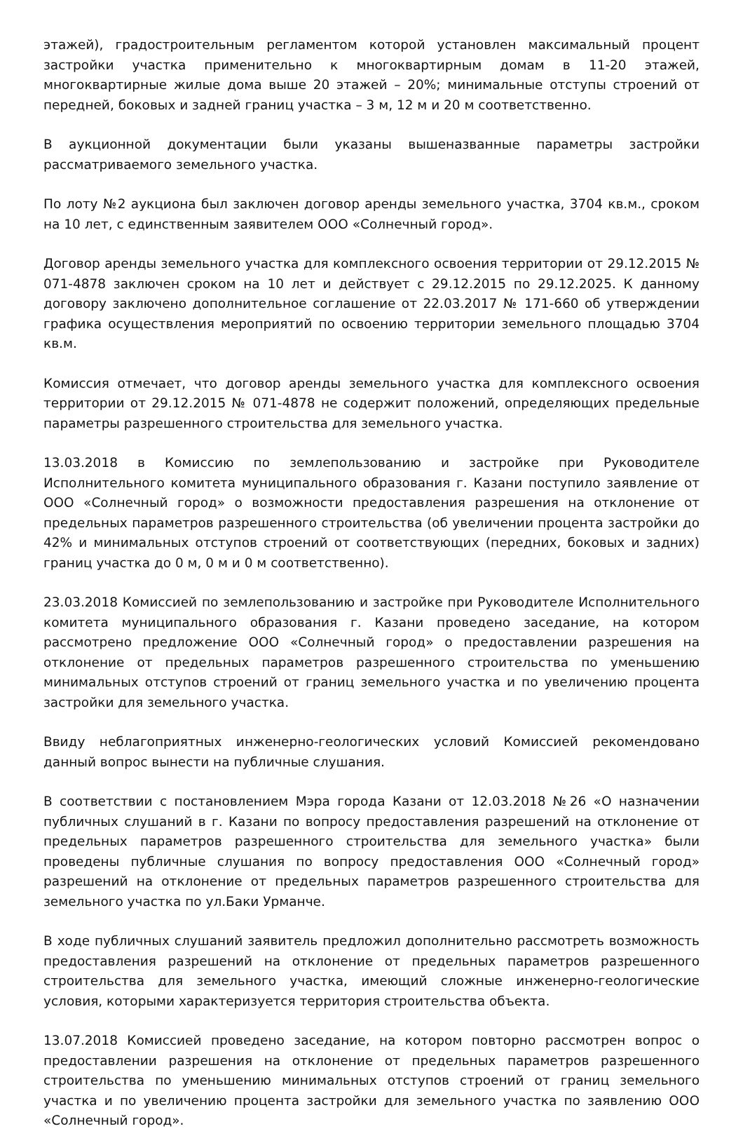этажей), градостроительным регламентом которой установлен максимальный процент застройки участка применительно к многоквартирным домам в 11-20 этажей, многоквартирные жилые дома выше 20 этажей – 20%; минимальные отступы строений от передней, боковых и задней границ участка – 3 м, 12 м и 20 м соответственно.
В аукционной документации были указаны вышеназванные параметры застройки рассматриваемого земельного участка.
По лоту №2 аукциона был заключен договор аренды земельного участка, 3704 кв.м., сроком на 10 лет, с единственным заявителем ООО «Солнечный город».
Договор аренды земельного участка для комплексного освоения территории от 29.12.2015 № 071-4878 заключен сроком на 10 лет и действует с 29.12.2015 по 29.12.2025. К данному договору заключено дополнительное соглашение от 22.03.2017 № 171-660 об утверждении графика осуществления мероприятий по освоению территории земельного площадью 3704 кв.м.
Комиссия отмечает, что договор аренды земельного участка для комплексного освоения территории от 29.12.2015 № 071-4878 не содержит положений, определяющих предельные параметры разрешенного строительства для земельного участка.
13.03.2018 в Комиссию по землепользованию и застройке при Руководителе Исполнительного комитета муниципального образования г. Казани поступило заявление от ООО «Солнечный город» о возможности предоставления разрешения на отклонение от предельных параметров разрешенного строительства (об увеличении процента застройки до 42% и минимальных отступов строений от соответствующих (передних, боковых и задних) границ участка до 0 м, 0 м и 0 м соответственно).
23.03.2018 Комиссией по землепользованию и застройке при Руководителе Исполнительного комитета муниципального образования г. Казани проведено заседание, на котором рассмотрено предложение ООО «Солнечный город» о предоставлении разрешения на отклонение от предельных параметров разрешенного строительства по уменьшению минимальных отступов строений от границ земельного участка и по увеличению процента застройки для земельного участка.
Ввиду неблагоприятных инженерно-геологических условий Комиссией рекомендовано данный вопрос вынести на публичные слушания.
В соответствии с постановлением Мэра города Казани от 12.03.2018 №26 «О назначении публичных слушаний в г. Казани по вопросу предоставления разрешений на отклонение от предельных параметров разрешенного строительства для земельного участка» были проведены публичные слушания по вопросу предоставления ООО «Солнечный город» разрешений на отклонение от предельных параметров разрешенного строительства для земельного участка по ул.Баки Урманче.
В ходе публичных слушаний заявитель предложил дополнительно рассмотреть возможность предоставления разрешений на отклонение от предельных параметров разрешенного строительства для земельного участка, имеющий сложные инженерно-геологические условия, которыми характеризуется территория строительства объекта.
13.07.2018 Комиссией проведено заседание, на котором повторно рассмотрен вопрос о предоставлении разрешения на отклонение от предельных параметров разрешенного строительства по уменьшению минимальных отступов строений от границ земельного участка и по увеличению процента застройки для земельного участка по заявлению ООО «Солнечный город».